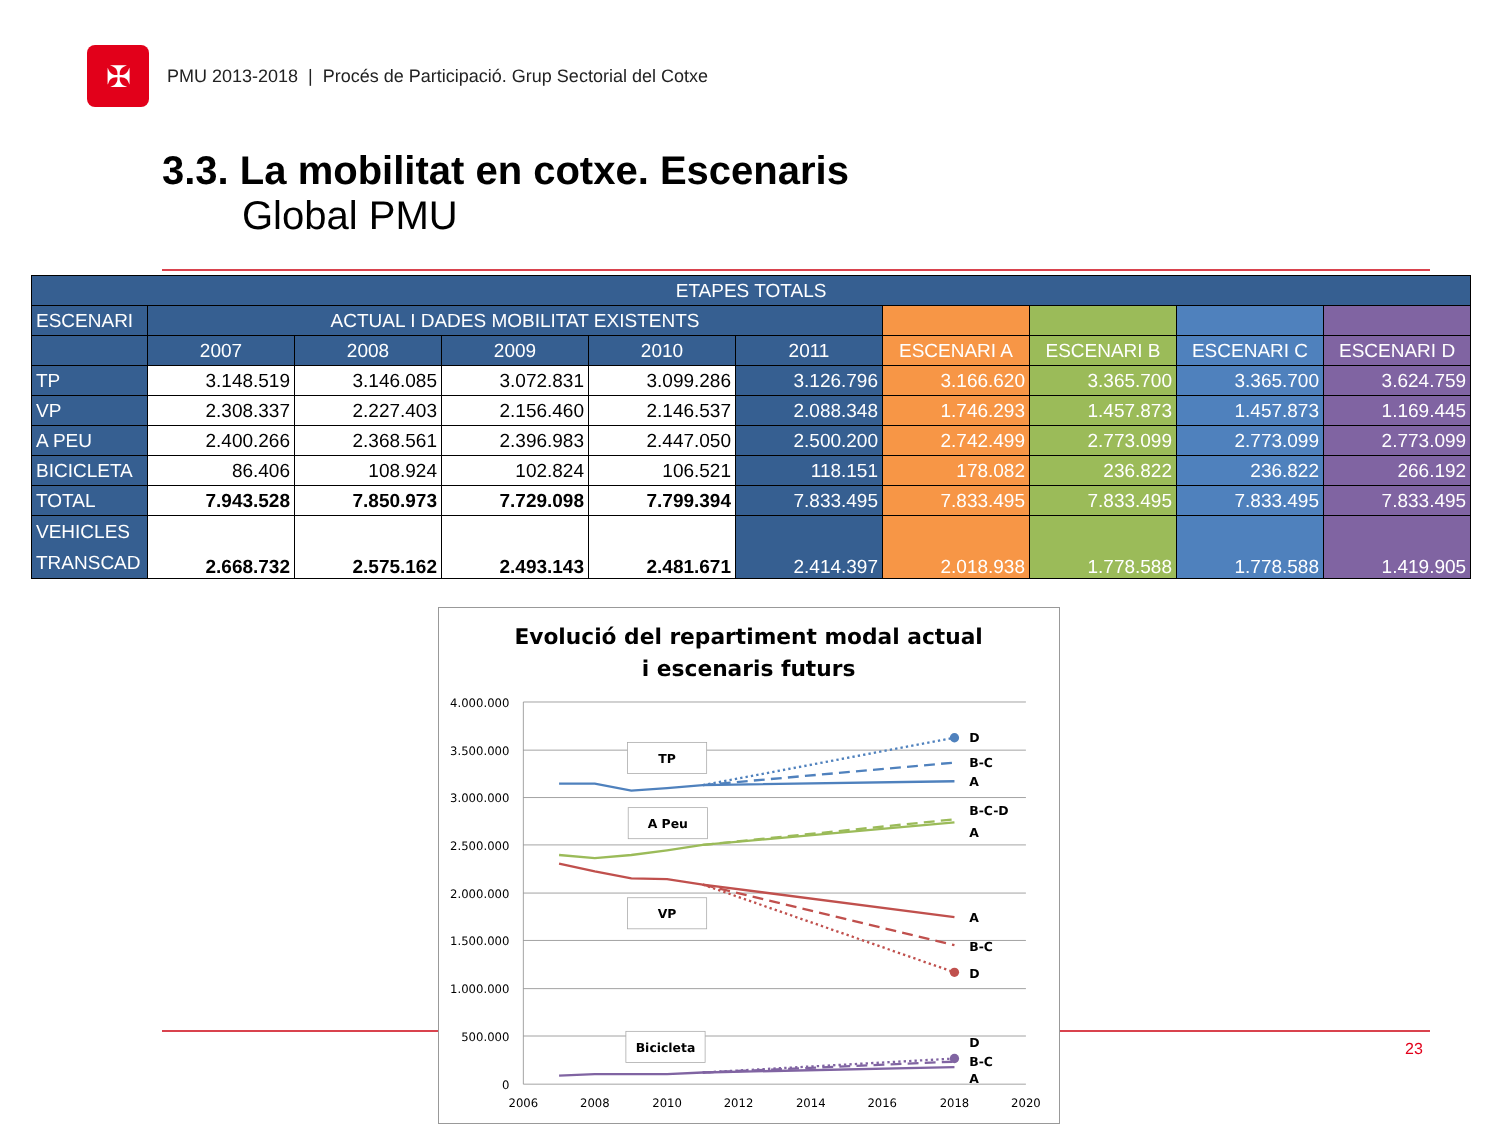✠
PMU 2013-2018 | Procés de Participació. Grup Sectorial del Cotxe
3.3. La mobilitat en cotxe. Escenaris
Global PMU
| ETAPES TOTALS | | | | | | | | | |
| --- | --- | --- | --- | --- | --- | --- | --- | --- | --- |
| ESCENARI | ACTUAL I DADES MOBILITAT EXISTENTS | | | | | | | | |
| | 2007 | 2008 | 2009 | 2010 | 2011 | ESCENARI A | ESCENARI B | ESCENARI C | ESCENARI D |
| TP | 3.148.519 | 3.146.085 | 3.072.831 | 3.099.286 | 3.126.796 | 3.166.620 | 3.365.700 | 3.365.700 | 3.624.759 |
| VP | 2.308.337 | 2.227.403 | 2.156.460 | 2.146.537 | 2.088.348 | 1.746.293 | 1.457.873 | 1.457.873 | 1.169.445 |
| A PEU | 2.400.266 | 2.368.561 | 2.396.983 | 2.447.050 | 2.500.200 | 2.742.499 | 2.773.099 | 2.773.099 | 2.773.099 |
| BICICLETA | 86.406 | 108.924 | 102.824 | 106.521 | 118.151 | 178.082 | 236.822 | 236.822 | 266.192 |
| TOTAL | 7.943.528 | 7.850.973 | 7.729.098 | 7.799.394 | 7.833.495 | 7.833.495 | 7.833.495 | 7.833.495 | 7.833.495 |
| VEHICLES TRANSCAD | 2.668.732 | 2.575.162 | 2.493.143 | 2.481.671 | 2.414.397 | 2.018.938 | 1.778.588 | 1.778.588 | 1.419.905 |
23
Evolució del repartiment modal actual
i escenaris futurs
4.000.000
3.500.000
3.000.000
2.500.000
2.000.000
1.500.000
1.000.000
500.000
0
2006
2008
2010
2012
2014
2016
2018
2020
D
B-C
A
B-C-D
A
A
B-C
D
D
B-C
A
TP
A Peu
VP
Bicicleta